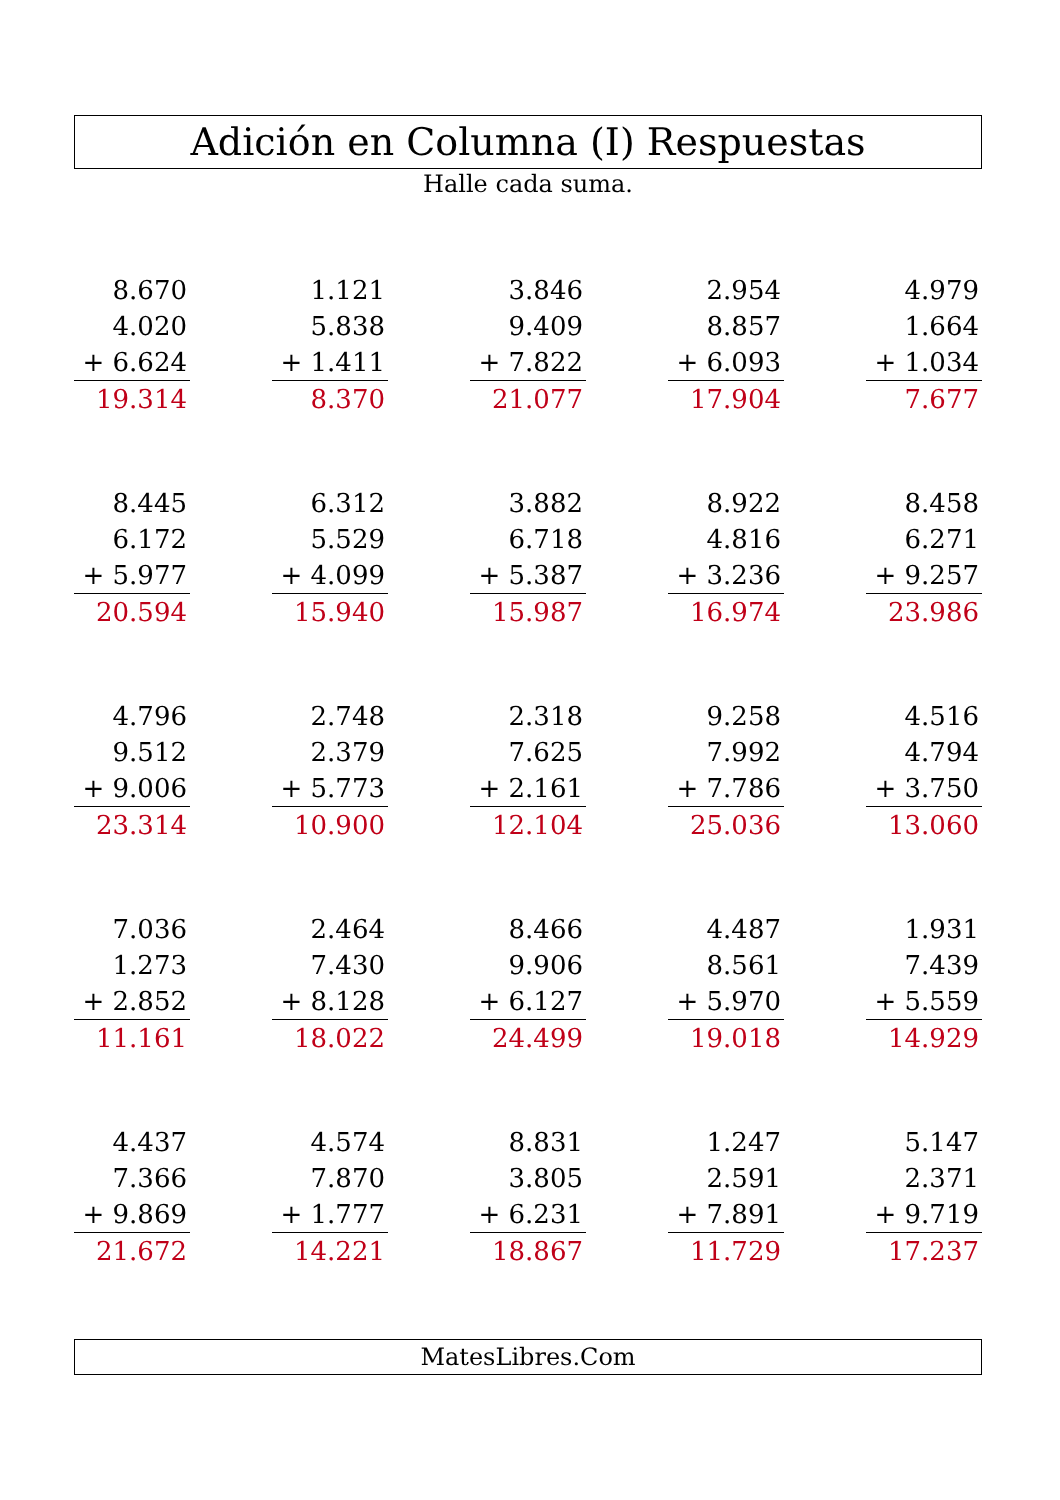Adición en Columna (I) Respuestas
Halle cada suma.
8.670
4.020
+ 6.624
19.314
1.121
5.838
+ 1.411
8.370
3.846
9.409
+ 7.822
21.077
2.954
8.857
+ 6.093
17.904
4.979
1.664
+ 1.034
7.677
8.445
6.172
+ 5.977
20.594
6.312
5.529
+ 4.099
15.940
3.882
6.718
+ 5.387
15.987
8.922
4.816
+ 3.236
16.974
8.458
6.271
+ 9.257
23.986
4.796
9.512
+ 9.006
23.314
2.748
2.379
+ 5.773
10.900
2.318
7.625
+ 2.161
12.104
9.258
7.992
+ 7.786
25.036
4.516
4.794
+ 3.750
13.060
7.036
1.273
+ 2.852
11.161
2.464
7.430
+ 8.128
18.022
8.466
9.906
+ 6.127
24.499
4.487
8.561
+ 5.970
19.018
1.931
7.439
+ 5.559
14.929
4.437
7.366
+ 9.869
21.672
4.574
7.870
+ 1.777
14.221
8.831
3.805
+ 6.231
18.867
1.247
2.591
+ 7.891
11.729
5.147
2.371
+ 9.719
17.237
MatesLibres.Com